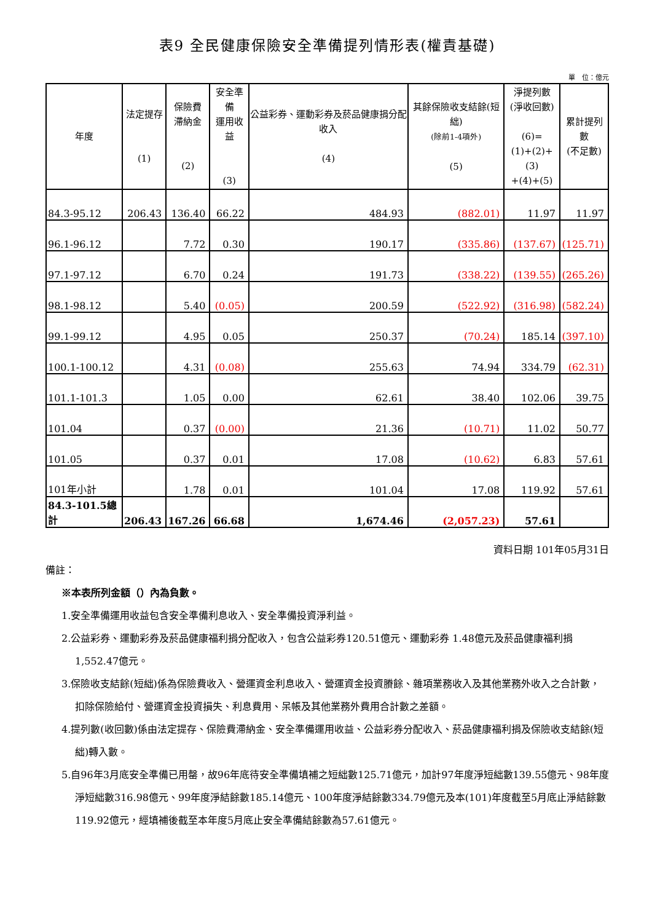表9 全民健康保險安全準備提列情形表(權責基礎)
單　位：億元
| 年度 | 法定提存 (1) | 保險費 滯納金 (2) | 安全準備 運用收益 (3) | 公益彩券、運動彩券及菸品健康捐分配收入 (4) | 其餘保險收支結餘(短絀) (除前1-4項外) (5) | 淨提列數 (淨收回數) (6)= (1)+(2)+(3) +(4)+(5) | 累計提列數 (不足數) |
| --- | --- | --- | --- | --- | --- | --- | --- |
| 84.3-95.12 | 206.43 | 136.40 | 66.22 | 484.93 | (882.01) | 11.97 | 11.97 |
| 96.1-96.12 | | 7.72 | 0.30 | 190.17 | (335.86) | (137.67) | (125.71) |
| 97.1-97.12 | | 6.70 | 0.24 | 191.73 | (338.22) | (139.55) | (265.26) |
| 98.1-98.12 | | 5.40 | (0.05) | 200.59 | (522.92) | (316.98) | (582.24) |
| 99.1-99.12 | | 4.95 | 0.05 | 250.37 | (70.24) | 185.14 | (397.10) |
| 100.1-100.12 | | 4.31 | (0.08) | 255.63 | 74.94 | 334.79 | (62.31) |
| 101.1-101.3 | | 1.05 | 0.00 | 62.61 | 38.40 | 102.06 | 39.75 |
| 101.04 | | 0.37 | (0.00) | 21.36 | (10.71) | 11.02 | 50.77 |
| 101.05 | | 0.37 | 0.01 | 17.08 | (10.62) | 6.83 | 57.61 |
| 101年小計 | | 1.78 | 0.01 | 101.04 | 17.08 | 119.92 | 57.61 |
| 84.3-101.5總計 | 206.43 | 167.26 | 66.68 | 1,674.46 | (2,057.23) | 57.61 | |
資料日期 101年05月31日
備註：
※本表所列金額（）內為負數。
1.安全準備運用收益包含安全準備利息收入、安全準備投資淨利益。
2.公益彩券、運動彩券及菸品健康福利捐分配收入，包含公益彩券120.51億元、運動彩券 1.48億元及菸品健康福利捐1,552.47億元。
3.保險收支結餘(短絀)係為保險費收入、營運資金利息收入、營運資金投資賸餘、雜項業務收入及其他業務外收入之合計數，扣除保險給付、營運資金投資損失、利息費用、呆帳及其他業務外費用合計數之差額。
4.提列數(收回數)係由法定提存、保險費滯納金、安全準備運用收益、公益彩券分配收入、菸品健康福利捐及保險收支結餘(短絀)轉入數。
5.自96年3月底安全準備已用罄，故96年底待安全準備填補之短絀數125.71億元，加計97年度淨短絀數139.55億元、98年度淨短絀數316.98億元、99年度淨結餘數185.14億元、100年度淨結餘數334.79億元及本(101)年度截至5月底止淨結餘數119.92億元，經填補後截至本年度5月底止安全準備結餘數為57.61億元。